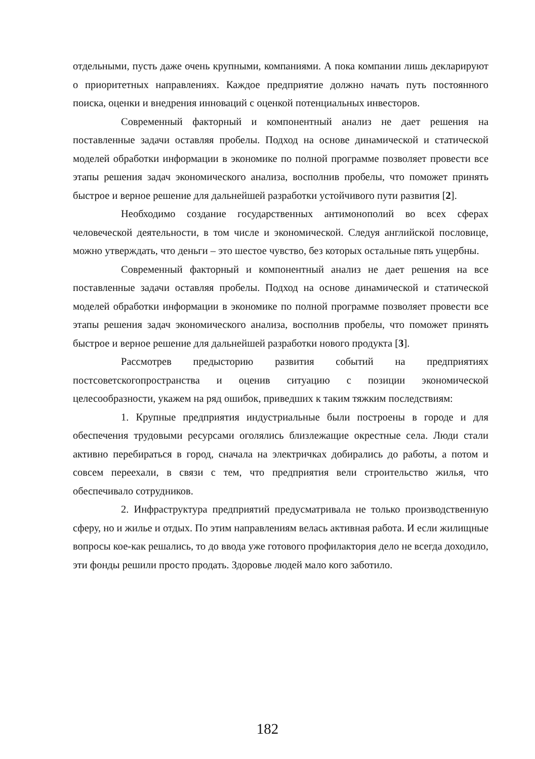отдельными, пусть даже очень крупными, компаниями. А пока компании лишь декларируют о приоритетных направлениях. Каждое предприятие должно начать путь постоянного поиска, оценки и внедрения инноваций с оценкой потенциальных инвесторов.
Современный факторный и компонентный анализ не дает решения на поставленные задачи оставляя пробелы. Подход на основе динамической и статической моделей обработки информации в экономике по полной программе позволяет провести все этапы решения задач экономического анализа, восполнив пробелы, что поможет принять быстрое и верное решение для дальнейшей разработки устойчивого пути развития [2].
Необходимо создание государственных антимонополий во всех сферах человеческой деятельности, в том числе и экономической. Следуя английской пословице, можно утверждать, что деньги – это шестое чувство, без которых остальные пять ущербны.
Современный факторный и компонентный анализ не дает решения на все поставленные задачи оставляя пробелы. Подход на основе динамической и статической моделей обработки информации в экономике по полной программе позволяет провести все этапы решения задач экономического анализа, восполнив пробелы, что поможет принять быстрое и верное решение для дальнейшей разработки нового продукта [3].
Рассмотрев предысторию развития событий на предприятиях постсоветскогопространства и оценив ситуацию с позиции экономической целесообразности, укажем на ряд ошибок, приведших к таким тяжким последствиям:
1. Крупные предприятия индустриальные были построены в городе и для обеспечения трудовыми ресурсами оголялись близлежащие окрестные села. Люди стали активно перебираться в город, сначала на электричках добирались до работы, а потом и совсем переехали, в связи с тем, что предприятия вели строительство жилья, что обеспечивало сотрудников.
2. Инфраструктура предприятий предусматривала не только производственную сферу, но и жилье и отдых. По этим направлениям велась активная работа. И если жилищные вопросы кое-как решались, то до ввода уже готового профилактория дело не всегда доходило, эти фонды решили просто продать. Здоровье людей мало кого заботило.
182